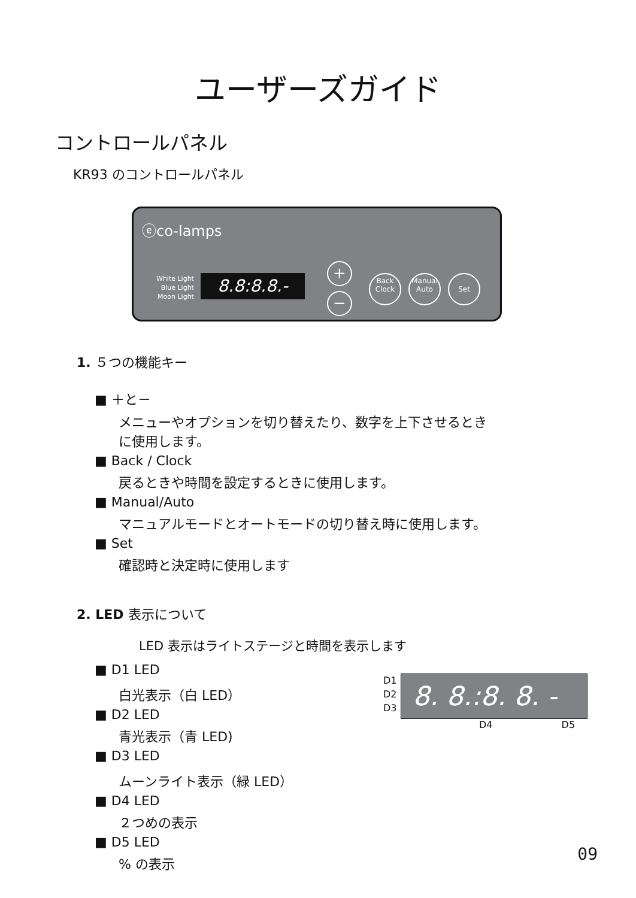ユーザーズガイド
コントロールパネル
KR93 のコントロールパネル
ⓔco-lamps
White Light
Blue Light
Moon Light
8.8:8.8.-
+
−
Back
Clock
Manual
Auto
Set
1. ５つの機能キー
■ ＋と－
メニューやオプションを切り替えたり、数字を上下させるとき
に使用します。
■ Back / Clock
戻るときや時間を設定するときに使用します。
■ Manual/Auto
マニュアルモードとオートモードの切り替え時に使用します。
■ Set
確認時と決定時に使用します
2. LED 表示について
LED 表示はライトステージと時間を表示します
■ D1 LED
白光表示（白 LED）
■ D2 LED
青光表示（青 LED)
■ D3 LED
ムーンライト表示（緑 LED）
■ D4 LED
２つめの表示
■ D5 LED% の表示
D1
D2
D3
8. 8.:8. 8. -
D4 D5
09